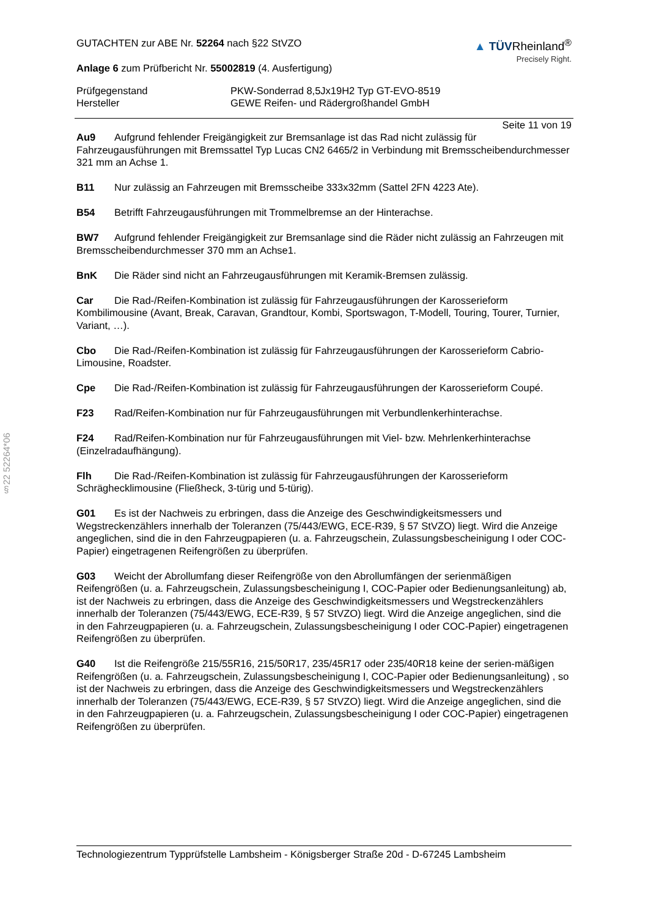§22 52264*06
GUTACHTEN zur ABE Nr. 52264 nach §22 StVZO
Anlage 6 zum Prüfbericht Nr. 55002819 (4. Ausfertigung)
▲ TÜVRheinland<sup>®</sup>
Precisely Right.
Prüfgegenstand
Hersteller
PKW-Sonderrad 8,5Jx19H2 Typ GT-EVO-8519
GEWE Reifen- und Rädergroßhandel GmbH
Seite 11 von 19
Au9 Aufgrund fehlender Freigängigkeit zur Bremsanlage ist das Rad nicht zulässig für Fahrzeugausführungen mit Bremssattel Typ Lucas CN2 6465/2 in Verbindung mit Bremsscheibendurchmesser 321 mm an Achse 1.
B11 Nur zulässig an Fahrzeugen mit Bremsscheibe 333x32mm (Sattel 2FN 4223 Ate).
B54 Betrifft Fahrzeugausführungen mit Trommelbremse an der Hinterachse.
BW7 Aufgrund fehlender Freigängigkeit zur Bremsanlage sind die Räder nicht zulässig an Fahrzeugen mit Bremsscheibendurchmesser 370 mm an Achse1.
BnK Die Räder sind nicht an Fahrzeugausführungen mit Keramik-Bremsen zulässig.
Car Die Rad-/Reifen-Kombination ist zulässig für Fahrzeugausführungen der Karosserieform Kombilimousine (Avant, Break, Caravan, Grandtour, Kombi, Sportswagon, T-Modell, Touring, Tourer, Turnier, Variant, …).
Cbo Die Rad-/Reifen-Kombination ist zulässig für Fahrzeugausführungen der Karosserieform Cabrio-Limousine, Roadster.
Cpe Die Rad-/Reifen-Kombination ist zulässig für Fahrzeugausführungen der Karosserieform Coupé.
F23 Rad/Reifen-Kombination nur für Fahrzeugausführungen mit Verbundlenkerhinterachse.
F24 Rad/Reifen-Kombination nur für Fahrzeugausführungen mit Viel- bzw. Mehrlenkerhinterachse (Einzelradaufhängung).
Flh Die Rad-/Reifen-Kombination ist zulässig für Fahrzeugausführungen der Karosserieform Schräghecklimousine (Fließheck, 3-türig und 5-türig).
G01 Es ist der Nachweis zu erbringen, dass die Anzeige des Geschwindigkeitsmessers und Wegstreckenzählers innerhalb der Toleranzen (75/443/EWG, ECE-R39, § 57 StVZO) liegt. Wird die Anzeige angeglichen, sind die in den Fahrzeugpapieren (u. a. Fahrzeugschein, Zulassungsbescheinigung I oder COC-Papier) eingetragenen Reifengrößen zu überprüfen.
G03 Weicht der Abrollumfang dieser Reifengröße von den Abrollumfängen der serienmäßigen Reifengrößen (u. a. Fahrzeugschein, Zulassungsbescheinigung I, COC-Papier oder Bedienungsanleitung) ab, ist der Nachweis zu erbringen, dass die Anzeige des Geschwindigkeitsmessers und Wegstreckenzählers innerhalb der Toleranzen (75/443/EWG, ECE-R39, § 57 StVZO) liegt. Wird die Anzeige angeglichen, sind die in den Fahrzeugpapieren (u. a. Fahrzeugschein, Zulassungsbescheinigung I oder COC-Papier) eingetragenen Reifengrößen zu überprüfen.
G40 Ist die Reifengröße 215/55R16, 215/50R17, 235/45R17 oder 235/40R18 keine der serien-mäßigen Reifengrößen (u. a. Fahrzeugschein, Zulassungsbescheinigung I, COC-Papier oder Bedienungsanleitung) , so ist der Nachweis zu erbringen, dass die Anzeige des Geschwindigkeitsmessers und Wegstreckenzählers innerhalb der Toleranzen (75/443/EWG, ECE-R39, § 57 StVZO) liegt. Wird die Anzeige angeglichen, sind die in den Fahrzeugpapieren (u. a. Fahrzeugschein, Zulassungsbescheinigung I oder COC-Papier) eingetragenen Reifengrößen zu überprüfen.
Technologiezentrum Typprüfstelle Lambsheim - Königsberger Straße 20d - D-67245 Lambsheim